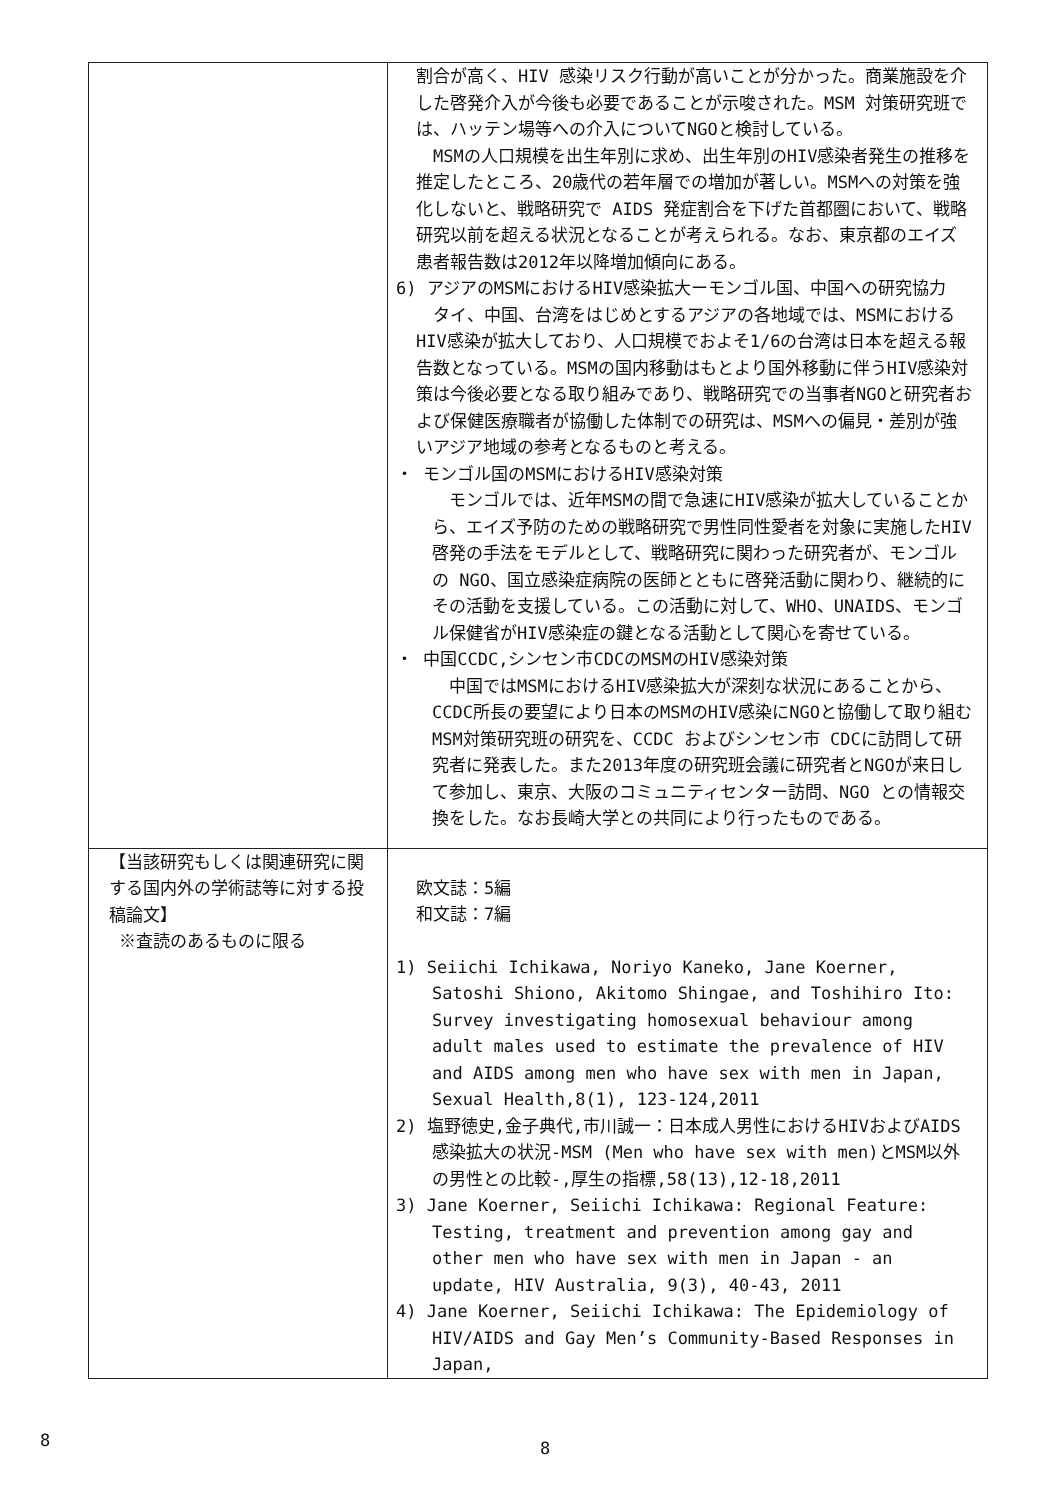| | 割合が高く、HIV 感染リスク行動が高いことが分かった。商業施設を介した啓発介入が今後も必要であることが示唆された。MSM 対策研究班では、ハッテン場等への介入についてNGOと検討している。 MSMの人口規模を出生年別に求め、出生年別のHIV感染者発生の推移を推定したところ、20歳代の若年層での増加が著しい。MSMへの対策を強化しないと、戦略研究で AIDS 発症割合を下げた首都圏において、戦略研究以前を超える状況となることが考えられる。なお、東京都のエイズ患者報告数は2012年以降増加傾向にある。 6) アジアのMSMにおけるHIV感染拡大ーモンゴル国、中国への研究協力 タイ、中国、台湾をはじめとするアジアの各地域では、MSMにおけるHIV感染が拡大しており、人口規模でおよそ1/6の台湾は日本を超える報告数となっている。MSMの国内移動はもとより国外移動に伴うHIV感染対策は今後必要となる取り組みであり、戦略研究での当事者NGOと研究者および保健医療職者が協働した体制での研究は、MSMへの偏見・差別が強いアジア地域の参考となるものと考える。 ・ モンゴル国のMSMにおけるHIV感染対策 モンゴルでは、近年MSMの間で急速にHIV感染が拡大していることから、エイズ予防のための戦略研究で男性同性愛者を対象に実施したHIV啓発の手法をモデルとして、戦略研究に関わった研究者が、モンゴルの NGO、国立感染症病院の医師とともに啓発活動に関わり、継続的にその活動を支援している。この活動に対して、WHO、UNAIDS、モンゴル保健省がHIV感染症の鍵となる活動として関心を寄せている。 ・ 中国CCDC,シンセン市CDCのMSMのHIV感染対策 中国ではMSMにおけるHIV感染拡大が深刻な状況にあることから、CCDC所長の要望により日本のMSMのHIV感染にNGOと協働して取り組むMSM対策研究班の研究を、CCDC およびシンセン市 CDCに訪問して研究者に発表した。また2013年度の研究班会議に研究者とNGOが来日して参加し、東京、大阪のコミュニティセンター訪問、NGO との情報交換をした。なお長崎大学との共同により行ったものである。 |
| 【当該研究もしくは関連研究に関する国内外の学術誌等に対する投稿論文】 ※査読のあるものに限る | 欧文誌：5編 和文誌：7編 1) Seiichi Ichikawa, Noriyo Kaneko, Jane Koerner, Satoshi Shiono, Akitomo Shingae, and Toshihiro Ito: Survey investigating homosexual behaviour among adult males used to estimate the prevalence of HIV and AIDS among men who have sex with men in Japan, Sexual Health,8(1), 123-124,2011 2) 塩野徳史,金子典代,市川誠一：日本成人男性におけるHIVおよびAIDS感染拡大の状況-MSM (Men who have sex with men)とMSM以外の男性との比較-,厚生の指標,58(13),12-18,2011 3) Jane Koerner, Seiichi Ichikawa: Regional Feature: Testing, treatment and prevention among gay and other men who have sex with men in Japan - an update, HIV Australia, 9(3), 40-43, 2011 4) Jane Koerner, Seiichi Ichikawa: The Epidemiology of HIV/AIDS and Gay Men’s Community-Based Responses in Japan, |
8 8